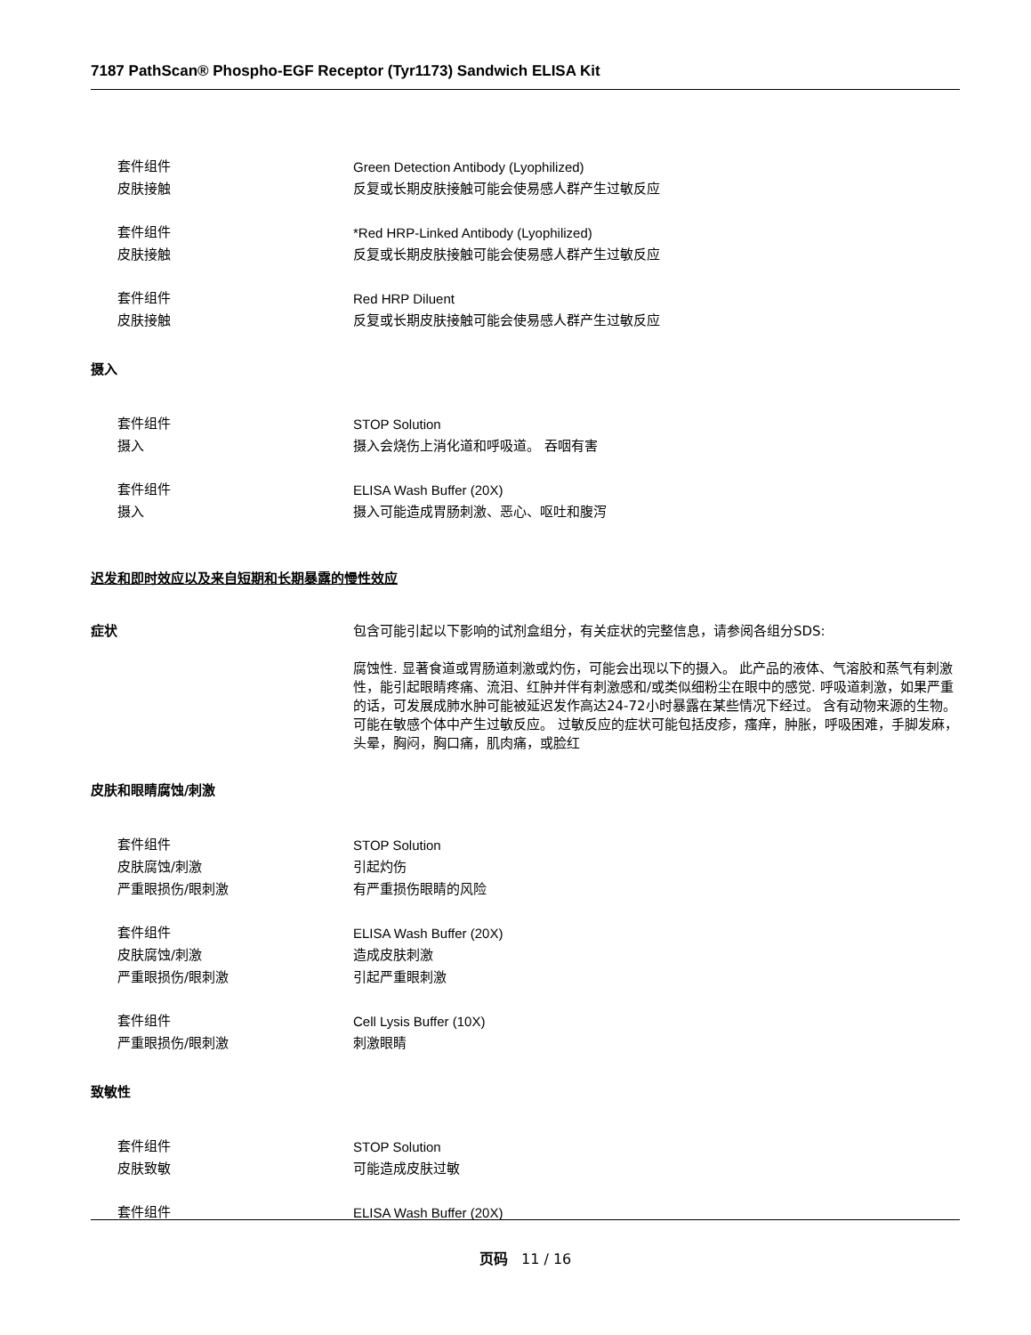7187 PathScan® Phospho-EGF Receptor (Tyr1173) Sandwich ELISA Kit
套件组件 Green Detection Antibody (Lyophilized)
皮肤接触 反复或长期皮肤接触可能会使易感人群产生过敏反应
套件组件 *Red HRP-Linked Antibody (Lyophilized)
皮肤接触 反复或长期皮肤接触可能会使易感人群产生过敏反应
套件组件 Red HRP Diluent
皮肤接触 反复或长期皮肤接触可能会使易感人群产生过敏反应
摄入
套件组件 STOP Solution
摄入 摄入会烧伤上消化道和呼吸道。 吞咽有害
套件组件 ELISA Wash Buffer (20X)
摄入 摄入可能造成胃肠刺激、恶心、呕吐和腹泻
迟发和即时效应以及来自短期和长期暴露的慢性效应
症状 包含可能引起以下影响的试剂盒组分，有关症状的完整信息，请参阅各组分SDS:
腐蚀性. 显著食道或胃肠道刺激或灼伤，可能会出现以下的摄入。 此产品的液体、气溶胶和蒸气有刺激性，能引起眼睛疼痛、流泪、红肿并伴有刺激感和/或类似细粉尘在眼中的感觉. 呼吸道刺激，如果严重的话，可发展成肺水肿可能被延迟发作高达24-72小时暴露在某些情况下经过。 含有动物来源的生物。可能在敏感个体中产生过敏反应。 过敏反应的症状可能包括皮疹，瘙痒，肿胀，呼吸困难，手脚发麻，头晕，胸闷，胸口痛，肌肉痛，或脸红
皮肤和眼睛腐蚀/刺激
套件组件 STOP Solution
皮肤腐蚀/刺激 引起灼伤
严重眼损伤/眼刺激 有严重损伤眼睛的风险
套件组件 ELISA Wash Buffer (20X)
皮肤腐蚀/刺激 造成皮肤刺激
严重眼损伤/眼刺激 引起严重眼刺激
套件组件 Cell Lysis Buffer (10X)
严重眼损伤/眼刺激 刺激眼睛
致敏性
套件组件 STOP Solution
皮肤致敏 可能造成皮肤过敏
套件组件 ELISA Wash Buffer (20X)
页码 11 / 16